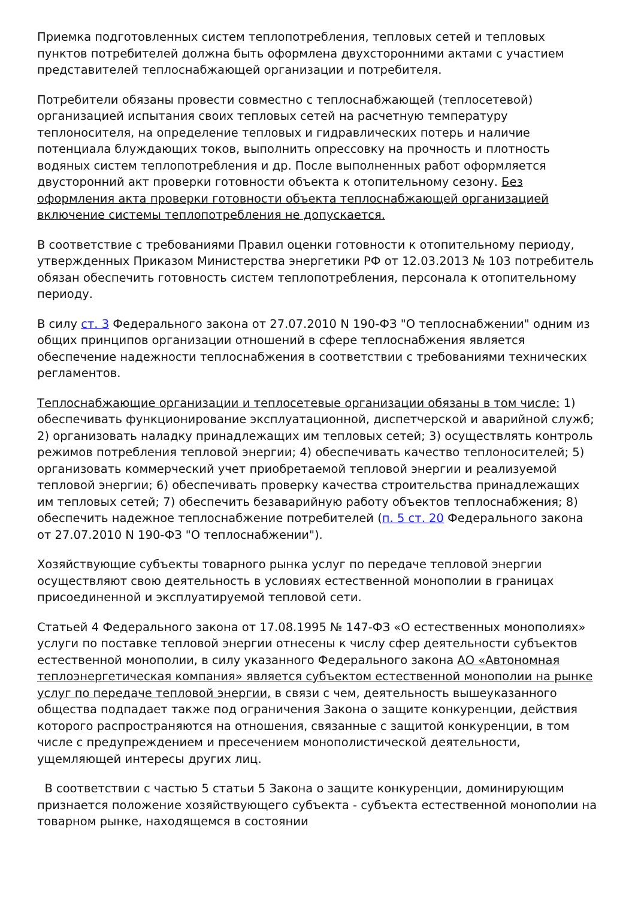Приемка подготовленных систем теплопотребления, тепловых сетей и тепловых пунктов потребителей должна быть оформлена двухсторонними актами с участием представителей теплоснабжающей организации и потребителя.
Потребители обязаны провести совместно с теплоснабжающей (теплосетевой) организацией испытания своих тепловых сетей на расчетную температуру теплоносителя, на определение тепловых и гидравлических потерь и наличие потенциала блуждающих токов, выполнить опрессовку на прочность и плотность водяных систем теплопотребления и др. После выполненных работ оформляется двусторонний акт проверки готовности объекта к отопительному сезону. Без оформления акта проверки готовности объекта теплоснабжающей организацией включение системы теплопотребления не допускается.
В соответствие с требованиями Правил оценки готовности к отопительному периоду, утвержденных Приказом Министерства энергетики РФ от 12.03.2013 № 103 потребитель обязан обеспечить готовность систем теплопотребления, персонала к отопительному периоду.
В силу ст. 3 Федерального закона от 27.07.2010 N 190-ФЗ "О теплоснабжении" одним из общих принципов организации отношений в сфере теплоснабжения является обеспечение надежности теплоснабжения в соответствии с требованиями технических регламентов.
Теплоснабжающие организации и теплосетевые организации обязаны в том числе: 1) обеспечивать функционирование эксплуатационной, диспетчерской и аварийной служб; 2) организовать наладку принадлежащих им тепловых сетей; 3) осуществлять контроль режимов потребления тепловой энергии; 4) обеспечивать качество теплоносителей; 5) организовать коммерческий учет приобретаемой тепловой энергии и реализуемой тепловой энергии; 6) обеспечивать проверку качества строительства принадлежащих им тепловых сетей; 7) обеспечить безаварийную работу объектов теплоснабжения; 8) обеспечить надежное теплоснабжение потребителей (п. 5 ст. 20 Федерального закона от 27.07.2010 N 190-ФЗ "О теплоснабжении").
Хозяйствующие субъекты товарного рынка услуг по передаче тепловой энергии осуществляют свою деятельность в условиях естественной монополии в границах присоединенной и эксплуатируемой тепловой сети.
Статьей 4 Федерального закона от 17.08.1995 № 147-ФЗ «О естественных монополиях» услуги по поставке тепловой энергии отнесены к числу сфер деятельности субъектов естественной монополии, в силу указанного Федерального закона АО «Автономная теплоэнергетическая компания» является субъектом естественной монополии на рынке услуг по передаче тепловой энергии, в связи с чем, деятельность вышеуказанного общества подпадает также под ограничения Закона о защите конкуренции, действия которого распространяются на отношения, связанные с защитой конкуренции, в том числе с предупреждением и пресечением монополистической деятельности, ущемляющей интересы других лиц.
В соответствии с частью 5 статьи 5 Закона о защите конкуренции, доминирующим признается положение хозяйствующего субъекта - субъекта естественной монополии на товарном рынке, находящемся в состоянии